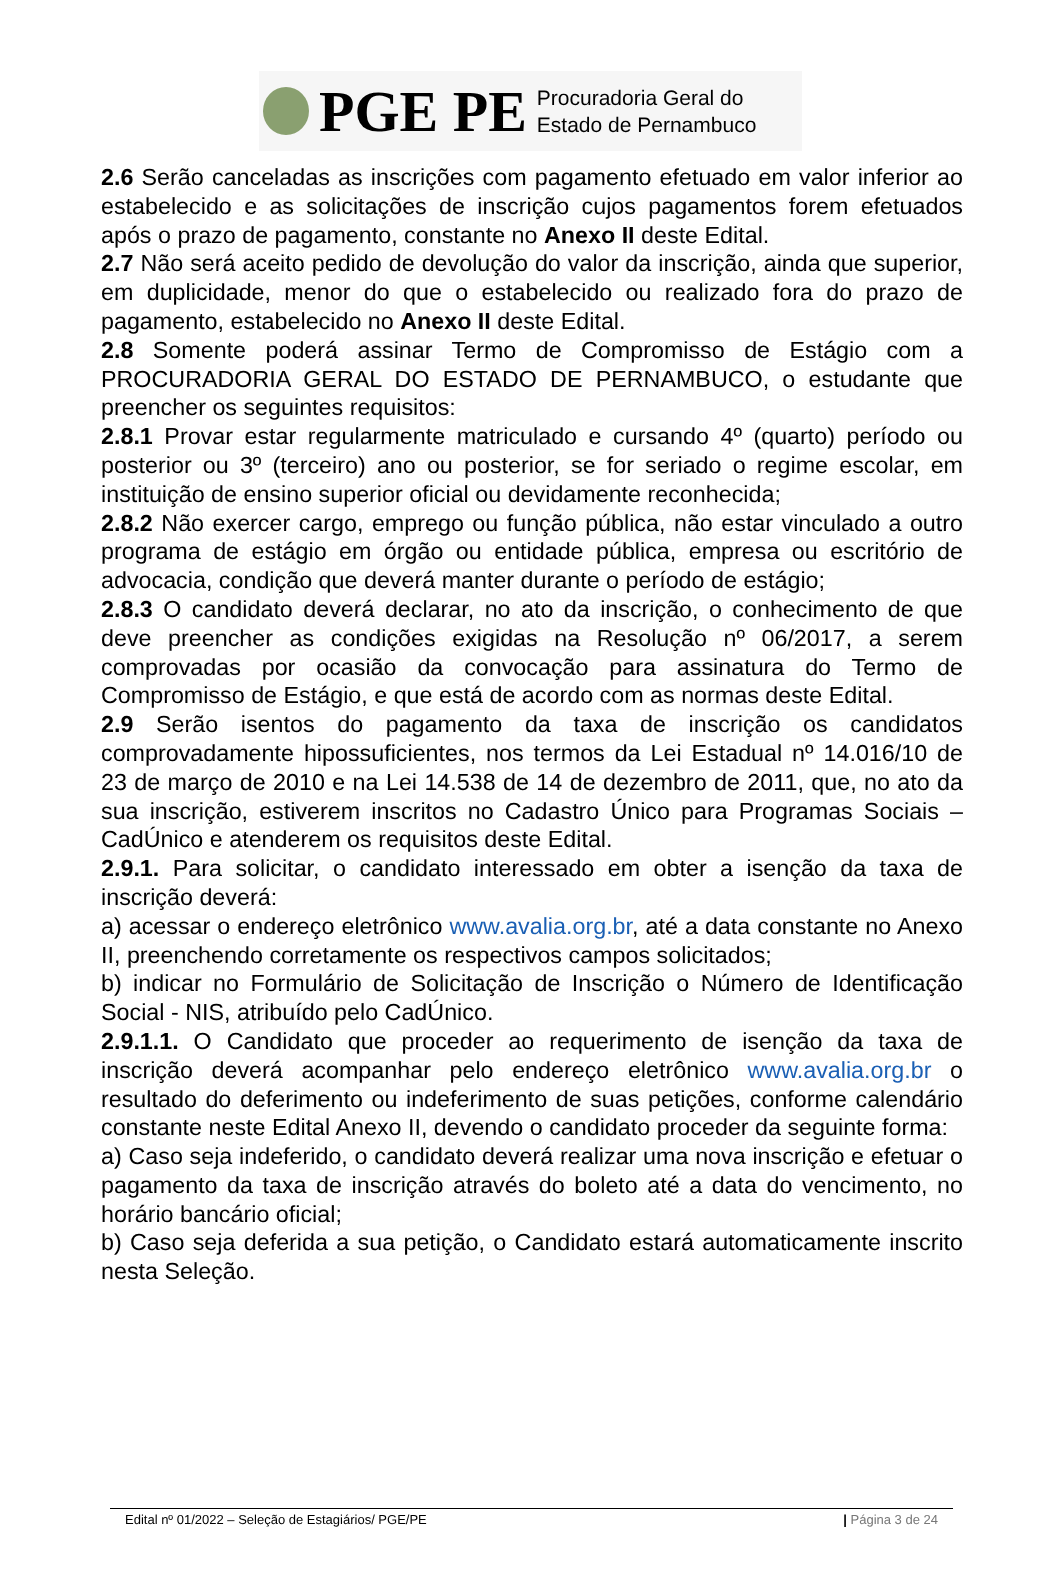PGE PE
Procuradoria Geral do
Estado de Pernambuco
2.6 Serão canceladas as inscrições com pagamento efetuado em valor inferior ao estabelecido e as solicitações de inscrição cujos pagamentos forem efetuados após o prazo de pagamento, constante no Anexo II deste Edital.
2.7 Não será aceito pedido de devolução do valor da inscrição, ainda que superior, em duplicidade, menor do que o estabelecido ou realizado fora do prazo de pagamento, estabelecido no Anexo II deste Edital.
2.8 Somente poderá assinar Termo de Compromisso de Estágio com a PROCURADORIA GERAL DO ESTADO DE PERNAMBUCO, o estudante que preencher os seguintes requisitos:
2.8.1 Provar estar regularmente matriculado e cursando 4º (quarto) período ou posterior ou 3º (terceiro) ano ou posterior, se for seriado o regime escolar, em instituição de ensino superior oficial ou devidamente reconhecida;
2.8.2 Não exercer cargo, emprego ou função pública, não estar vinculado a outro programa de estágio em órgão ou entidade pública, empresa ou escritório de advocacia, condição que deverá manter durante o período de estágio;
2.8.3 O candidato deverá declarar, no ato da inscrição, o conhecimento de que deve preencher as condições exigidas na Resolução nº 06/2017, a serem comprovadas por ocasião da convocação para assinatura do Termo de Compromisso de Estágio, e que está de acordo com as normas deste Edital.
2.9 Serão isentos do pagamento da taxa de inscrição os candidatos comprovadamente hipossuficientes, nos termos da Lei Estadual nº 14.016/10 de 23 de março de 2010 e na Lei 14.538 de 14 de dezembro de 2011, que, no ato da sua inscrição, estiverem inscritos no Cadastro Único para Programas Sociais – CadÚnico e atenderem os requisitos deste Edital.
2.9.1. Para solicitar, o candidato interessado em obter a isenção da taxa de inscrição deverá:
a) acessar o endereço eletrônico www.avalia.org.br, até a data constante no Anexo II, preenchendo corretamente os respectivos campos solicitados;
b) indicar no Formulário de Solicitação de Inscrição o Número de Identificação Social - NIS, atribuído pelo CadÚnico.
2.9.1.1. O Candidato que proceder ao requerimento de isenção da taxa de inscrição deverá acompanhar pelo endereço eletrônico www.avalia.org.br o resultado do deferimento ou indeferimento de suas petições, conforme calendário constante neste Edital Anexo II, devendo o candidato proceder da seguinte forma:
a) Caso seja indeferido, o candidato deverá realizar uma nova inscrição e efetuar o pagamento da taxa de inscrição através do boleto até a data do vencimento, no horário bancário oficial;
b) Caso seja deferida a sua petição, o Candidato estará automaticamente inscrito nesta Seleção.
Edital nº 01/2022 – Seleção de Estagiários/ PGE/PE | Página 3 de 24